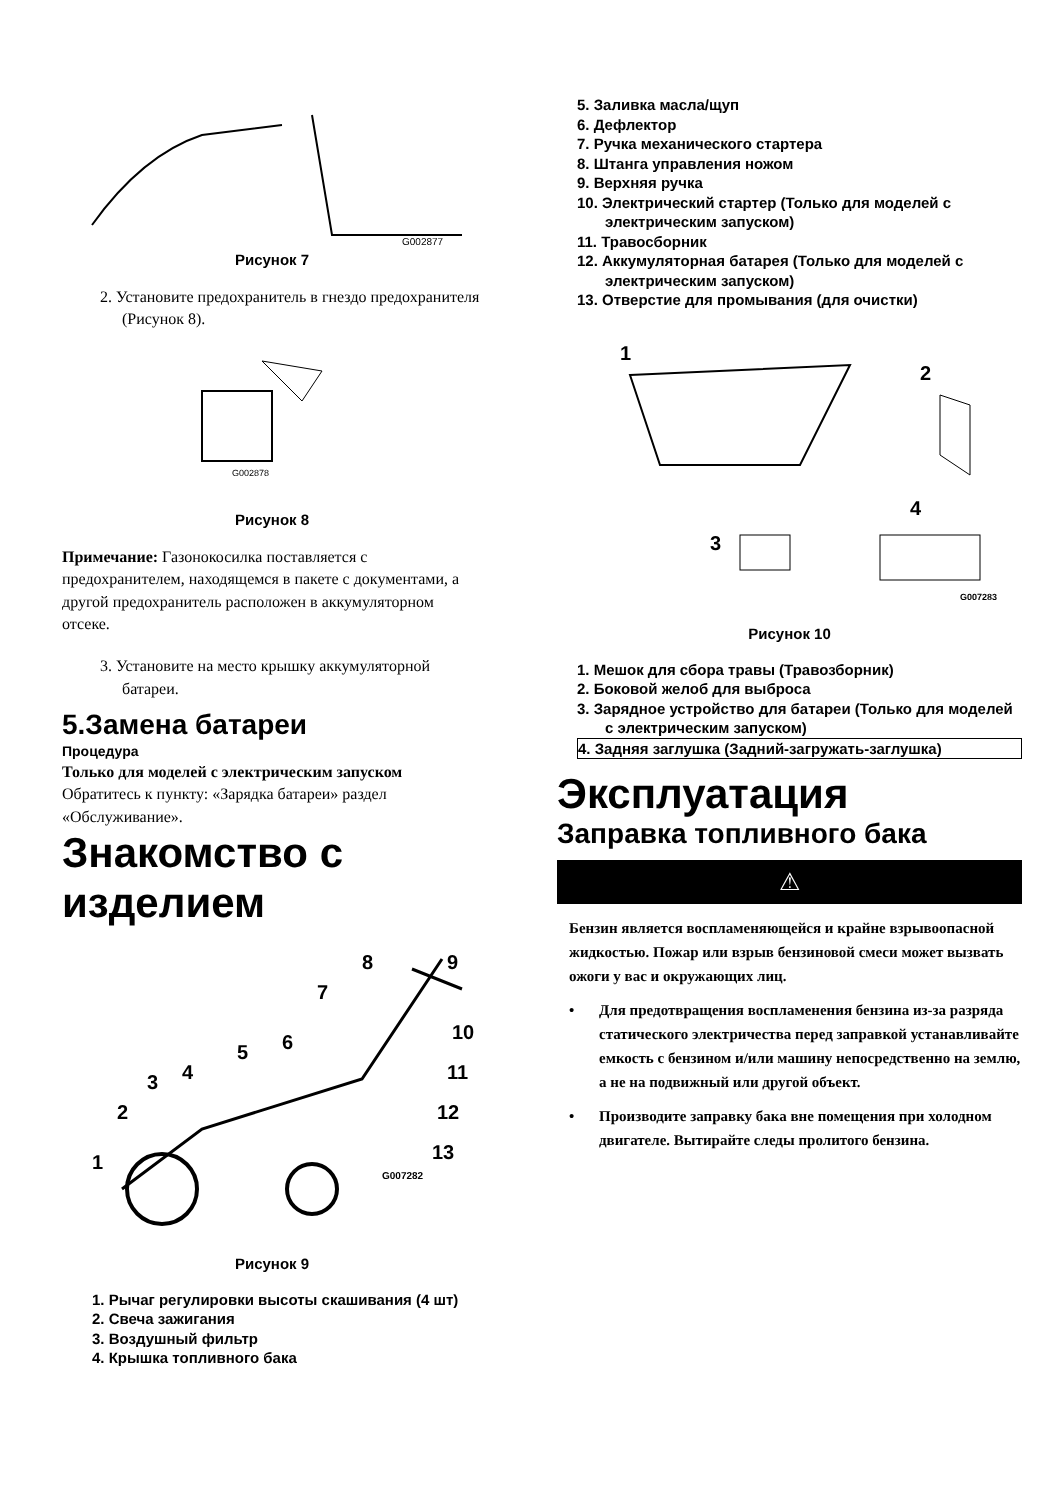G002877
Рисунок 7
2. Установите предохранитель в гнездо предохранителя (Рисунок 8).
G002878
Рисунок 8
Примечание: Газонокосилка поставляется с предохранителем, находящемся в пакете с документами, а другой предохранитель расположен в аккумуляторном отсеке.
3. Установите на место крышку аккумуляторной батареи.
5.Замена батареи
Процедура
Только для моделей с электрическим запуском
Обратитесь к пункту: «Зарядка батареи» раздел «Обслуживание».
Знакомство с изделием
1
2
3
4
5
6
7
8
9
10
11
12
13
G007282
Рисунок 9
1. Рычаг регулировки высоты скашивания (4 шт)
2. Свеча зажигания
3. Воздушный фильтр
4. Крышка топливного бака
5. Заливка масла/щуп
6. Дефлектор
7. Ручка механического стартера
8. Штанга управления ножом
9. Верхняя ручка
10. Электрический стартер (Только для моделей с электрическим запуском)
11. Травосборник
12. Аккумуляторная батарея (Только для моделей с электрическим запуском)
13. Отверстие для промывания (для очистки)
1
2
3
4
G007283
Рисунок 10
1. Мешок для сбора травы (Травозборник)
2. Боковой желоб для выброса
3. Зарядное устройство для батареи (Только для моделей с электрическим запуском)
4. Задняя заглушка (Задний-загружать-заглушка)
Эксплуатация
Заправка топливного бака
⚠
Бензин является воспламеняющейся и крайне взрывоопасной жидкостью. Пожар или взрыв бензиновой смеси может вызвать ожоги у вас и окружающих лиц.
• Для предотвращения воспламенения бензина из-за разряда статического электричества перед заправкой устанавливайте емкость с бензином и/или машину непосредственно на землю, а не на подвижный или другой объект.
• Производите заправку бака вне помещения при холодном двигателе. Вытирайте следы пролитого бензина.